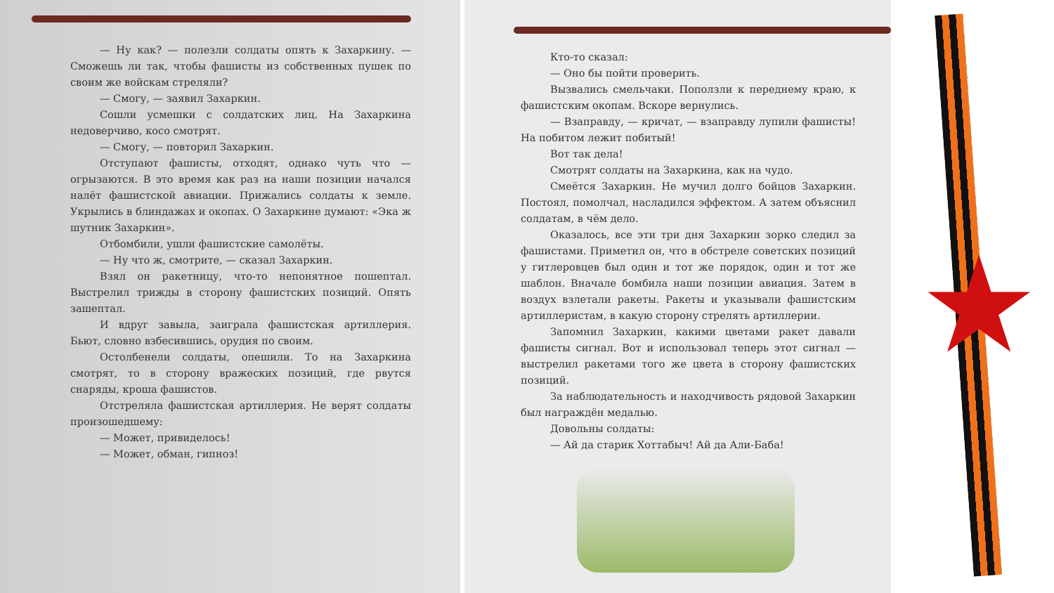— Ну как? — полезли солдаты опять к Захаркину. — Сможешь ли так, чтобы фашисты из собственных пушек по своим же войскам стреляли?
— Смогу, — заявил Захаркин.
Сошли усмешки с солдатских лиц. На Захаркина недоверчиво, косо смотрят.
— Смогу, — повторил Захаркин.
Отступают фашисты, отходят, однако чуть что — огрызаются. В это время как раз на наши позиции начался налёт фашистской авиации. Прижались солдаты к земле. Укрылись в блиндажах и окопах. О Захаркине думают: «Эка ж шутник Захаркин».
Отбомбили, ушли фашистские самолёты.
— Ну что ж, смотрите, — сказал Захаркин.
Взял он ракетницу, что-то непонятное пошептал. Выстрелил трижды в сторону фашистских позиций. Опять зашептал.
И вдруг завыла, заиграла фашистская артиллерия. Бьют, словно взбесившись, орудия по своим.
Остолбенели солдаты, опешили. То на Захаркина смотрят, то в сторону вражеских позиций, где рвутся снаряды, кроша фашистов.
Отстреляла фашистская артиллерия. Не верят солдаты произошедшему:
— Может, привиделось!
— Может, обман, гипноз!
Кто-то сказал:
— Оно бы пойти проверить.
Вызвались смельчаки. Поползли к переднему краю, к фашистским окопам. Вскоре вернулись.
— Взаправду, — кричат, — взаправду лупили фашисты! На побитом лежит побитый!
Вот так дела!
Смотрят солдаты на Захаркина, как на чудо.
Смеётся Захаркин. Не мучил долго бойцов Захаркин. Постоял, помолчал, насладился эффектом. А затем объяснил солдатам, в чём дело.
Оказалось, все эти три дня Захаркин зорко следил за фашистами. Приметил он, что в обстреле советских позиций у гитлеровцев был один и тот же порядок, один и тот же шаблон. Вначале бомбила наши позиции авиация. Затем в воздух взлетали ракеты. Ракеты и указывали фашистским артиллеристам, в какую сторону стрелять артиллерии.
Запомнил Захаркин, какими цветами ракет давали фашисты сигнал. Вот и использовал теперь этот сигнал — выстрелил ракетами того же цвета в сторону фашистских позиций.
За наблюдательность и находчивость рядовой Захаркин был награждён медалью.
Довольны солдаты:
— Ай да старик Хоттабыч! Ай да Али-Баба!
★